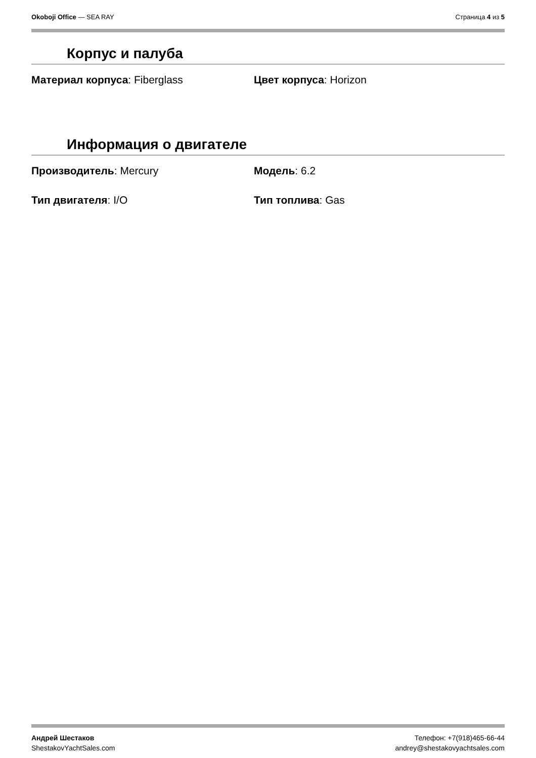Okoboji Office — SEA RAY Страница 4 из 5
Корпус и палуба
Материал корпуса: Fiberglass Цвет корпуса: Horizon
Информация о двигателе
Производитель: Mercury Модель: 6.2
Тип двигателя: I/O Тип топлива: Gas
Андрей Шестаков
ShestakovYachtSales.com
Телефон: +7(918)465-66-44
andrey@shestakovyachtsales.com